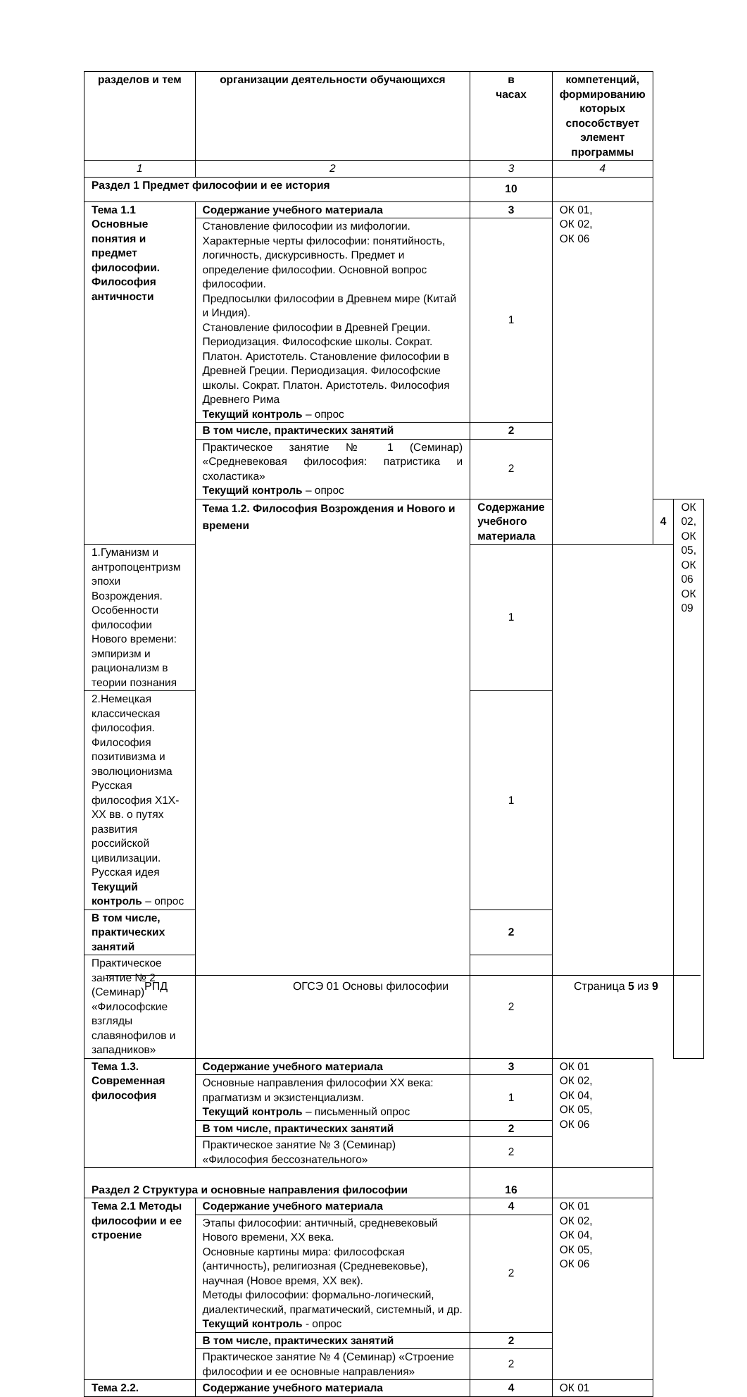| разделов и тем | организации деятельности обучающихся | в часах | компетенций, формированию которых способствует элемент программы | | |
| 1 | 2 | 3 | 4 | | |
| Раздел 1 Предмет философии и ее история | | 10 | | | |
| Тема 1.1 Основные понятия и предмет философии. Философия античности | Содержание учебного материала | 3 | ОК 01, ОК 02, ОК 06 | | |
| | Становление философии из мифологии. Характерные черты философии: понятийность, логичность, дискурсивность. Предмет и определение философии. Основной вопрос философии. Предпосылки философии в Древнем мире (Китай и Индия). Становление философии в Древней Греции. Периодизация. Философские школы. Сократ. Платон. Аристотель. Становление философии в Древней Греции. Периодизация. Философские школы. Сократ. Платон. Аристотель. Философия Древнего Рима Текущий контроль – опрос | 1 | | | |
| | В том числе, практических занятий | 2 | | | |
| | Практическое занятие № 1 (Семинар) «Средневековая философия: патристика и схоластика» Текущий контроль – опрос | 2 | | | |
| | Тема 1.2. Философия Возрождения и Нового и времени | Содержание учебного материала | | 4 | ОК 02, ОК 05, ОК 06 ОК 09 |
| 1.Гуманизм и антропоцентризм эпохи Возрождения. Особенности философии Нового времени: эмпиризм и рационализм в теории познания | | 1 | | | |
| 2.Немецкая классическая философия. Философия позитивизма и эволюционизма Русская философия Х1Х-ХХ вв. о путях развития российской цивилизации. Русская идея Текущий контроль – опрос | | 1 | | | |
| В том числе, практических занятий | | 2 | | | |
| Практическое занятие № 2 (Семинар) «Философские взгляды славянофилов и западников» | | 2 | | | |
| Тема 1.3. Современная философия | Содержание учебного материала | 3 | ОК 01 ОК 02, ОК 04, ОК 05, ОК 06 | | |
| | Основные направления философии ХХ века: прагматизм и экзистенциализм. Текущий контроль – письменный опрос | 1 | | | |
| | В том числе, практических занятий | 2 | | | |
| | Практическое занятие № 3 (Семинар) «Философия бессознательного» | 2 | | | |
| Раздел 2 Структура и основные направления философии | | 16 | | | |
| Тема 2.1 Методы философии и ее строение | Содержание учебного материала | 4 | ОК 01 ОК 02, ОК 04, ОК 05, ОК 06 | | |
| | Этапы философии: античный, средневековый Нового времени, ХХ века. Основные картины мира: философская (античность), религиозная (Средневековье), научная (Новое время, ХХ век). Методы философии: формально-логический, диалектический, прагматический, системный, и др. Текущий контроль - опрос | 2 | | | |
| | В том числе, практических занятий | 2 | | | |
| | Практическое занятие № 4 (Семинар) «Строение философии и ее основные направления» | 2 | | | |
| Тема 2.2. | Содержание учебного материала | 4 | ОК 01 | | |
РПД ОГСЭ 01 Основы философии Страница 5 из 9